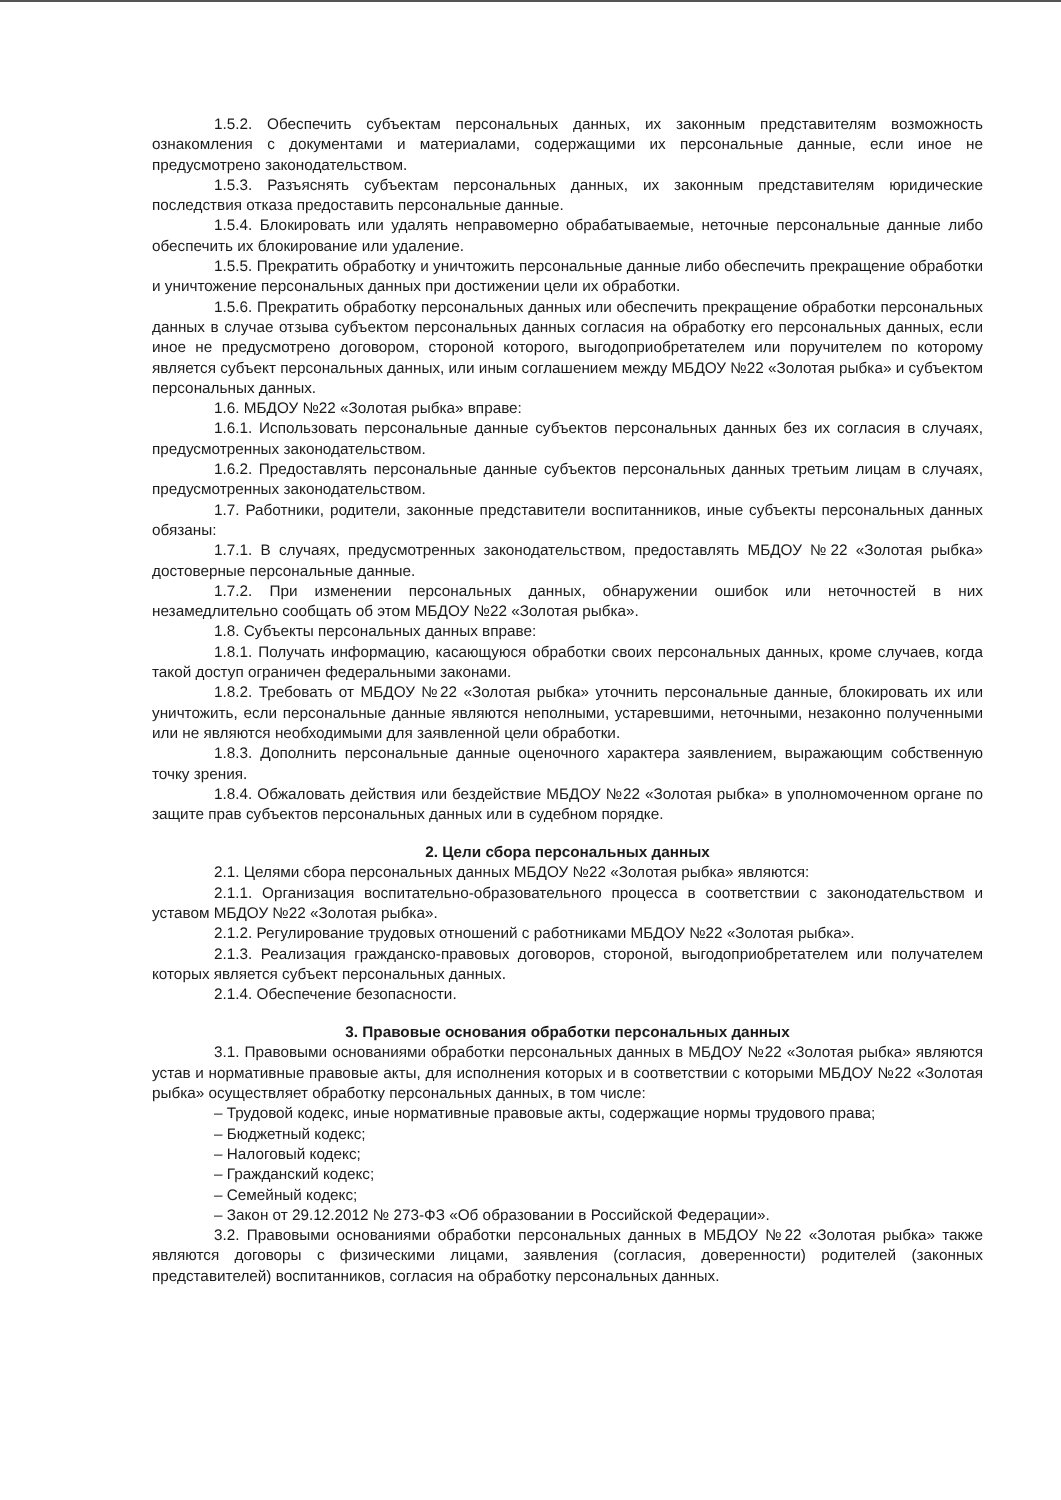1.5.2. Обеспечить субъектам персональных данных, их законным представителям возможность ознакомления с документами и материалами, содержащими их персональные данные, если иное не предусмотрено законодательством.
1.5.3. Разъяснять субъектам персональных данных, их законным представителям юридические последствия отказа предоставить персональные данные.
1.5.4. Блокировать или удалять неправомерно обрабатываемые, неточные персональные данные либо обеспечить их блокирование или удаление.
1.5.5. Прекратить обработку и уничтожить персональные данные либо обеспечить прекращение обработки и уничтожение персональных данных при достижении цели их обработки.
1.5.6. Прекратить обработку персональных данных или обеспечить прекращение обработки персональных данных в случае отзыва субъектом персональных данных согласия на обработку его персональных данных, если иное не предусмотрено договором, стороной которого, выгодоприобретателем или поручителем по которому является субъект персональных данных, или иным соглашением между МБДОУ №22 «Золотая рыбка» и субъектом персональных данных.
1.6. МБДОУ №22 «Золотая рыбка» вправе:
1.6.1. Использовать персональные данные субъектов персональных данных без их согласия в случаях, предусмотренных законодательством.
1.6.2. Предоставлять персональные данные субъектов персональных данных третьим лицам в случаях, предусмотренных законодательством.
1.7. Работники, родители, законные представители воспитанников, иные субъекты персональных данных обязаны:
1.7.1. В случаях, предусмотренных законодательством, предоставлять МБДОУ №22 «Золотая рыбка» достоверные персональные данные.
1.7.2. При изменении персональных данных, обнаружении ошибок или неточностей в них незамедлительно сообщать об этом МБДОУ №22 «Золотая рыбка».
1.8. Субъекты персональных данных вправе:
1.8.1. Получать информацию, касающуюся обработки своих персональных данных, кроме случаев, когда такой доступ ограничен федеральными законами.
1.8.2. Требовать от МБДОУ №22 «Золотая рыбка» уточнить персональные данные, блокировать их или уничтожить, если персональные данные являются неполными, устаревшими, неточными, незаконно полученными или не являются необходимыми для заявленной цели обработки.
1.8.3. Дополнить персональные данные оценочного характера заявлением, выражающим собственную точку зрения.
1.8.4. Обжаловать действия или бездействие МБДОУ №22 «Золотая рыбка» в уполномоченном органе по защите прав субъектов персональных данных или в судебном порядке.
2. Цели сбора персональных данных
2.1. Целями сбора персональных данных МБДОУ №22 «Золотая рыбка» являются:
2.1.1. Организация воспитательно-образовательного процесса в соответствии с законодательством и уставом МБДОУ №22 «Золотая рыбка».
2.1.2. Регулирование трудовых отношений с работниками МБДОУ №22 «Золотая рыбка».
2.1.3. Реализация гражданско-правовых договоров, стороной, выгодоприобретателем или получателем которых является субъект персональных данных.
2.1.4. Обеспечение безопасности.
3. Правовые основания обработки персональных данных
3.1. Правовыми основаниями обработки персональных данных в МБДОУ №22 «Золотая рыбка» являются устав и нормативные правовые акты, для исполнения которых и в соответствии с которыми МБДОУ №22 «Золотая рыбка» осуществляет обработку персональных данных, в том числе:
– Трудовой кодекс, иные нормативные правовые акты, содержащие нормы трудового права;
– Бюджетный кодекс;
– Налоговый кодекс;
– Гражданский кодекс;
– Семейный кодекс;
– Закон от 29.12.2012 № 273-ФЗ «Об образовании в Российской Федерации».
3.2. Правовыми основаниями обработки персональных данных в МБДОУ №22 «Золотая рыбка» также являются договоры с физическими лицами, заявления (согласия, доверенности) родителей (законных представителей) воспитанников, согласия на обработку персональных данных.